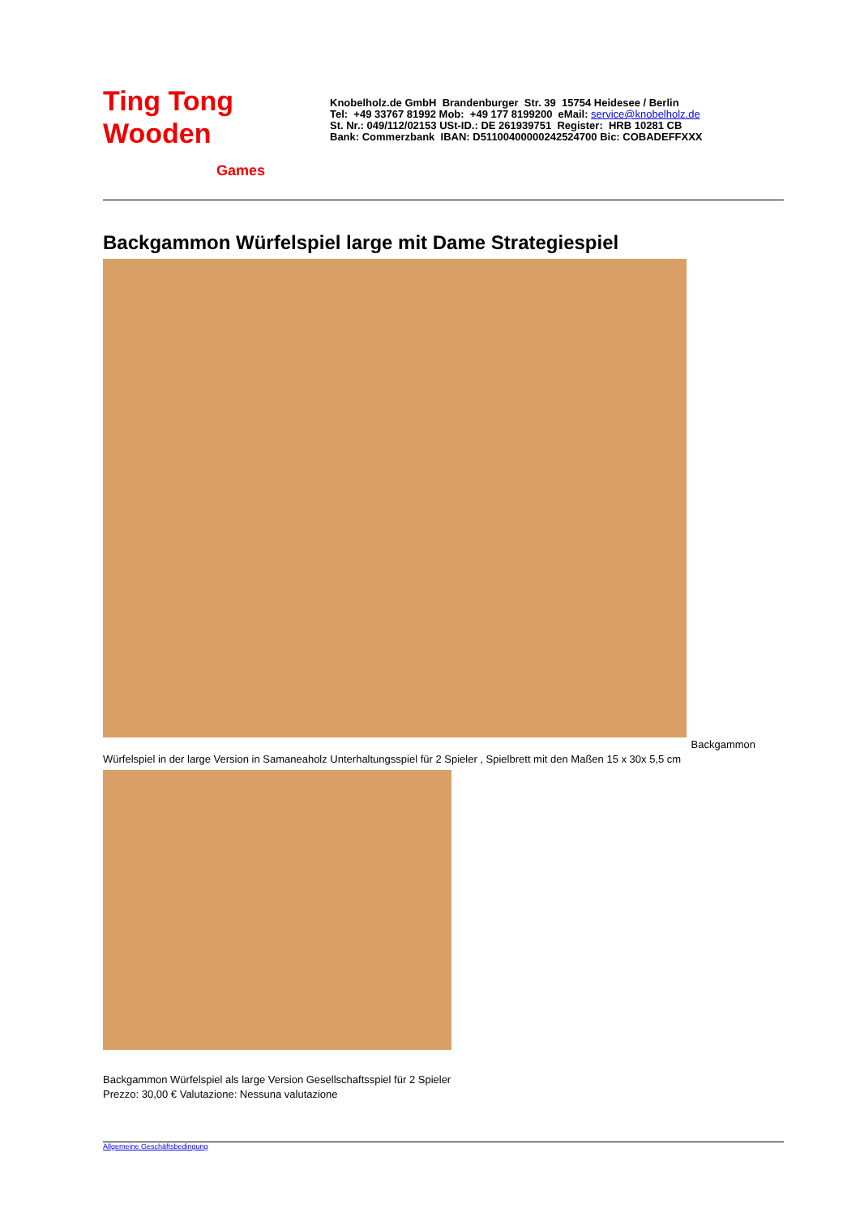Ting Tong
Wooden
Games
Knobelholz.de GmbH Brandenburger Str. 39 15754 Heidesee / Berlin
Tel: +49 33767 81992 Mob: +49 177 8199200 eMail: service@knobelholz.de
St. Nr.: 049/112/02153 USt-ID.: DE 261939751 Register: HRB 10281 CB
Bank: Commerzbank IBAN: D51100400000242524700 Bic: COBADEFFXXX
Backgammon Würfelspiel large mit Dame Strategiespiel
Backgammon
Würfelspiel in der large Version in Samaneaholz Unterhaltungsspiel für 2 Spieler , Spielbrett mit den Maßen 15 x 30x 5,5 cm
Backgammon Würfelspiel als large Version Gesellschaftsspiel für 2 Spieler
Prezzo: 30,00 € Valutazione: Nessuna valutazione
Allgemeine Geschäftsbedingung